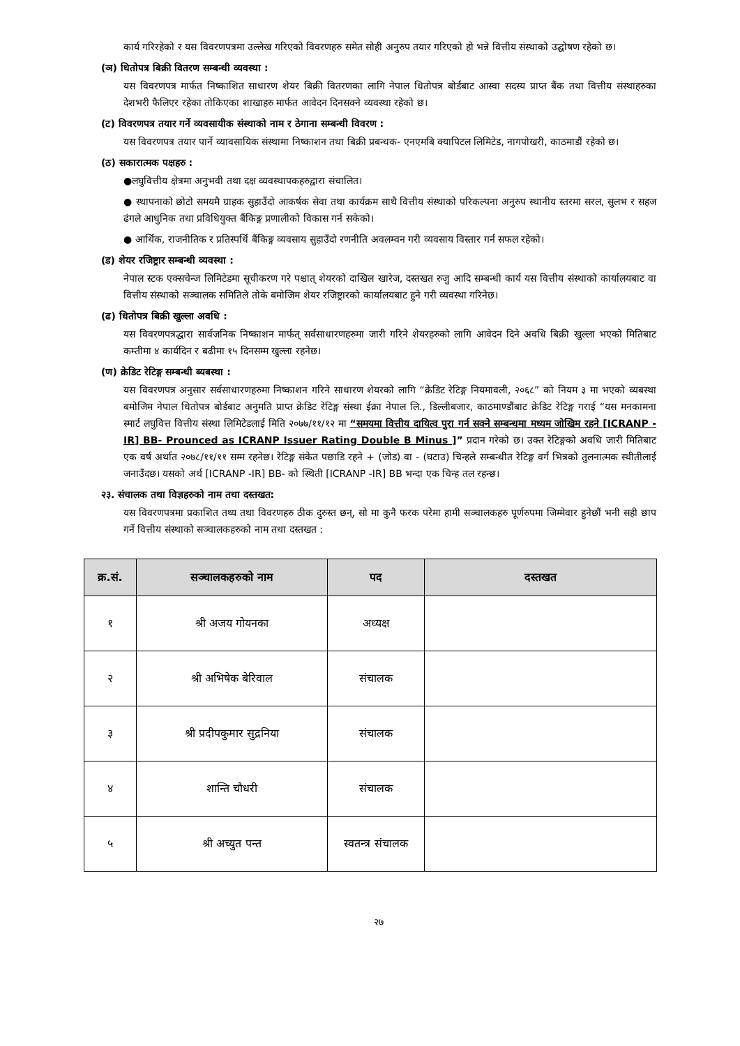कार्य गरिरहेको र यस विवरणपत्रमा उल्लेख गरिएको विवरणहरु समेत सोही अनुरुप तयार गरिएको हो भन्ने वित्तीय संस्थाको उद्घोषण रहेको छ।
(ञ) धितोपत्र बिक्री वितरण सम्बन्धी व्यवस्था :
यस विवरणपत्र मार्फत निष्काशित साधारण शेयर बिक्री वितरणका लागि नेपाल धितोपत्र बोर्डबाट आस्वा सदस्य प्राप्त बैंक तथा वित्तीय संस्थाहरुका देशभरी फैलिएर रहेका तोकिएका शाखाहरु मार्फत आवेदन दिनसक्ने व्यवस्था रहेको छ।
(ट) विवरणपत्र तयार गर्ने व्यवसायीक संस्थाको नाम र ठेगाना सम्बन्धी विवरण :
यस विवरणपत्र तयार पार्ने व्यावसायिक संस्थामा निष्काशन तथा बिक्री प्रबन्धक- एनएमबि क्यापिटल लिमिटेड, नागपोखरी, काठमाडौं रहेको छ।
(ठ) सकारात्मक पक्षहरु :
●लघुवित्तीय क्षेत्रमा अनुभवी तथा दक्ष व्यवस्थापकहरुद्वारा संचालित।
● स्थापनाको छोटो समयमै ग्राहक सुहाउँदो आकर्षक सेवा तथा कार्यक्रम साथै वित्तीय संस्थाको परिकल्पना अनुरुप स्थानीय स्तरमा सरल, सुलभ र सहज ढंगले आधुनिक तथा प्रविधियुक्त बैंकिङ्ग प्रणालीको विकास गर्न सकेको।
● आर्थिक, राजनीतिक र प्रतिस्पर्धि बैंकिङ्ग व्यवसाय सुहाउँदो रणनीति अवलम्वन गरी व्यवसाय विस्तार गर्न सफल रहेको।
(ड) शेयर रजिष्ट्रार सम्बन्धी व्यवस्था :
नेपाल स्टक एक्सचेन्ज लिमिटेडमा सूचीकरण गरे पश्चात् शेयरको दाखिल खारेज, दस्तखत रुजु आदि सम्बन्धी कार्य यस वित्तीय संस्थाको कार्यालयबाट वा वित्तीय संस्थाको सञ्चालक समितिले तोके बमोजिम शेयर रजिष्ट्रारको कार्यालयबाट हुने गरी व्यवस्था गरिनेछ।
(ढ) धितोपत्र बिक्री खुल्ला अवधि :
यस विवरणपत्रद्धारा सार्वजनिक निष्काशन मार्फत् सर्वसाधारणहरुमा जारी गरिने शेयरहरुको लागि आवेदन दिने अवधि बिक्री खुल्ला भएको मितिबाट कम्तीमा ४ कार्यदिन र बढीमा १५ दिनसम्म खुल्ला रहनेछ।
(ण) क्रेडिट रेटिङ्ग सम्बन्धी ब्यबस्था :
यस विवरणपत्र अनुसार सर्वसाधारणहरुमा निष्काशन गरिने साधारण शेयरको लागि “क्रेडिट रेटिङ्ग नियमावली, २०६८” को नियम ३ मा भएको व्यबस्था बमोजिम नेपाल धितोपत्र बोर्डबाट अनुमति प्राप्त क्रेडिट रेटिङ्ग संस्था ईक्रा नेपाल लि., डिल्लीबजार, काठमाण्डौंबाट क्रेडिट रेटिङ्ग गराई “यस मनकामना स्मार्ट लघुवित्त वित्तीय संस्था लिमिटेडलाई मिति २०७७/११/१२ मा “समयमा वित्तीय दायित्व पुरा गर्न सक्ने सम्बन्धमा मध्यम जोखिम रहने [ICRANP -IR] BB- Prounced as ICRANP Issuer Rating Double B Minus ]” प्रदान गरेको छ। उक्त रेटिङ्गको अवधि जारी मितिबाट एक वर्ष अर्थात २०७८/११/११ सम्म रहनेछ। रेटिङ्ग संकेत पछाडि रहने + (जोड) वा - (घटाउ) चिन्हले सम्बन्धीत रेटिङ्ग वर्ग भित्रको तुलनात्मक स्थीतीलाई जनाउँदछ। यसको अर्थ [ICRANP -IR] BB- को स्थिती [ICRANP -IR] BB भन्दा एक चिन्ह तल रहन्छ।
२३. संचालक तथा विज्ञहरुको नाम तथा दस्तखत:
यस विवरणपत्रमा प्रकाशित तथ्य तथा विवरणहरु ठीक दुरुस्त छन्, सो मा कुनै फरक परेमा हामी सञ्चालकहरु पूर्णरुपमा जिम्मेवार हुनेछौं भनी सही छाप गर्ने वित्तीय संस्थाको सञ्चालकहरुको नाम तथा दस्तखत :
| क्र.सं. | सञ्चालकहरुको नाम | पद | दस्तखत |
| --- | --- | --- | --- |
| १ | श्री अजय गोयनका | अध्यक्ष | |
| २ | श्री अभिषेक बेरिवाल | संचालक | |
| ३ | श्री प्रदीपकुमार सुद्रनिया | संचालक | |
| ४ | शान्ति चौधरी | संचालक | |
| ५ | श्री अच्युत पन्त | स्वतन्त्र संचालक | |
२७